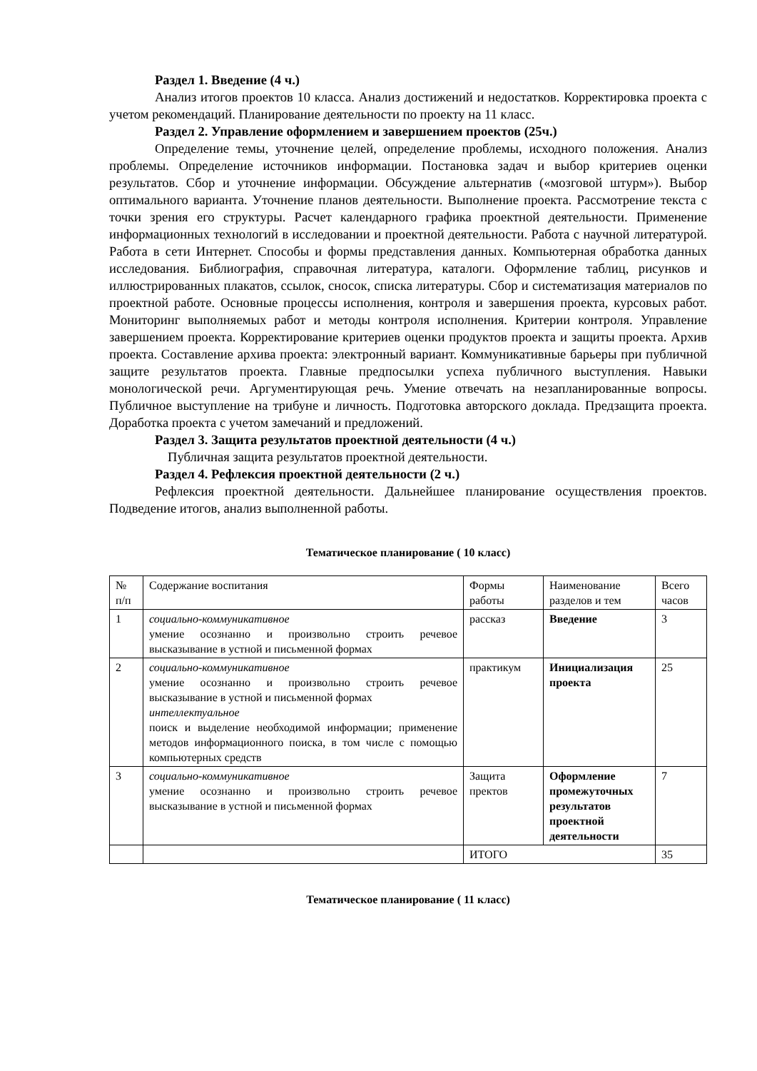Раздел 1. Введение (4 ч.)
Анализ итогов проектов 10 класса. Анализ достижений и недостатков. Корректировка проекта с учетом рекомендаций. Планирование деятельности по проекту на 11 класс.
Раздел 2. Управление оформлением и завершением проектов (25ч.)
Определение темы, уточнение целей, определение проблемы, исходного положения. Анализ проблемы. Определение источников информации. Постановка задач и выбор критериев оценки результатов. Сбор и уточнение информации. Обсуждение альтернатив («мозговой штурм»). Выбор оптимального варианта. Уточнение планов деятельности. Выполнение проекта. Рассмотрение текста с точки зрения его структуры. Расчет календарного графика проектной деятельности. Применение информационных технологий в исследовании и проектной деятельности. Работа с научной литературой. Работа в сети Интернет. Способы и формы представления данных. Компьютерная обработка данных исследования. Библиография, справочная литература, каталоги. Оформление таблиц, рисунков и иллюстрированных плакатов, ссылок, сносок, списка литературы. Сбор и систематизация материалов по проектной работе. Основные процессы исполнения, контроля и завершения проекта, курсовых работ. Мониторинг выполняемых работ и методы контроля исполнения. Критерии контроля. Управление завершением проекта. Корректирование критериев оценки продуктов проекта и защиты проекта. Архив проекта. Составление архива проекта: электронный вариант. Коммуникативные барьеры при публичной защите результатов проекта. Главные предпосылки успеха публичного выступления. Навыки монологической речи. Аргументирующая речь. Умение отвечать на незапланированные вопросы. Публичное выступление на трибуне и личность. Подготовка авторского доклада. Предзащита проекта. Доработка проекта с учетом замечаний и предложений.
Раздел 3. Защита результатов проектной деятельности (4 ч.)
Публичная защита результатов проектной деятельности.
Раздел 4. Рефлексия проектной деятельности (2 ч.)
Рефлексия проектной деятельности. Дальнейшее планирование осуществления проектов. Подведение итогов, анализ выполненной работы.
Тематическое планирование ( 10 класс)
| № п/п | Содержание воспитания | Формы работы | Наименование разделов и тем | Всего часов |
| 1 | социально-коммуникативное умение осознанно и произвольно строить речевое высказывание в устной и письменной формах | рассказ | Введение | 3 |
| 2 | социально-коммуникативное умение осознанно и произвольно строить речевое высказывание в устной и письменной формах интеллектуальное поиск и выделение необходимой информации; применение методов информационного поиска, в том числе с помощью компьютерных средств | практикум | Инициализация проекта | 25 |
| 3 | социально-коммуникативное умение осознанно и произвольно строить речевое высказывание в устной и письменной формах | Защита пректов | Оформление промежуточных результатов проектной деятельности | 7 |
| | | ИТОГО | | 35 |
Тематическое планирование ( 11 класс)